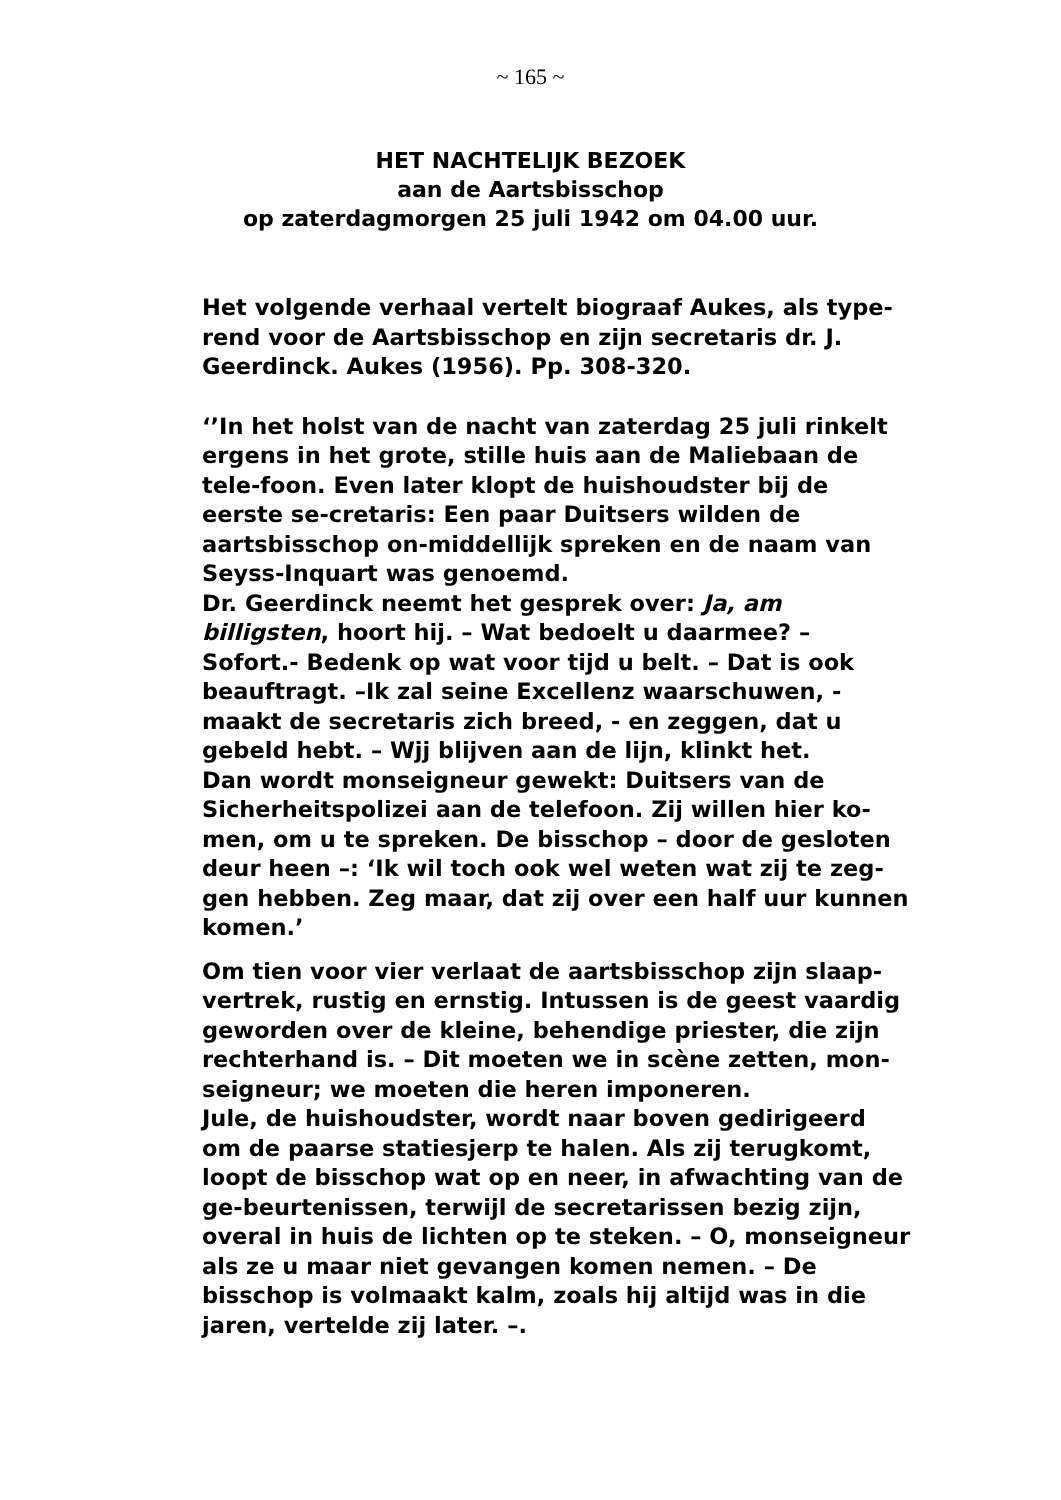~ 165 ~
HET NACHTELIJK BEZOEK
aan de Aartsbisschop
op zaterdagmorgen 25 juli 1942 om 04.00 uur.
Het volgende verhaal vertelt biograaf Aukes, als type-rend voor de Aartsbisschop en zijn secretaris dr. J. Geerdinck. Aukes (1956). Pp. 308-320.
‘’In het holst van de nacht van zaterdag 25 juli rinkelt ergens in het grote, stille huis aan de Maliebaan de tele-foon. Even later klopt de huishoudster bij de eerste se-cretaris: Een paar Duitsers wilden de aartsbisschop on-middellijk spreken en de naam van
Seyss-Inquart was genoemd.
Dr. Geerdinck neemt het gesprek over: Ja, am billigsten, hoort hij. – Wat bedoelt u daarmee? – Sofort.- Bedenk op wat voor tijd u belt. – Dat is ook beauftragt. –Ik zal seine Excellenz waarschuwen, - maakt de secretaris zich breed, - en zeggen, dat u gebeld hebt. – Wjj blijven aan de lijn, klinkt het.
Dan wordt monseigneur gewekt: Duitsers van de Sicherheitspolizei aan de telefoon. Zij willen hier ko-men, om u te spreken. De bisschop – door de gesloten deur heen –: ‘Ik wil toch ook wel weten wat zij te zeg-gen hebben. Zeg maar, dat zij over een half uur kunnen komen.’
Om tien voor vier verlaat de aartsbisschop zijn slaap-vertrek, rustig en ernstig. Intussen is de geest vaardig geworden over de kleine, behendige priester, die zijn rechterhand is. – Dit moeten we in scène zetten, mon-seigneur; we moeten die heren imponeren.
Jule, de huishoudster, wordt naar boven gedirigeerd om de paarse statiesjerp te halen. Als zij terugkomt, loopt de bisschop wat op en neer, in afwachting van de ge-beurtenissen, terwijl de secretarissen bezig zijn, overal in huis de lichten op te steken. – O, monseigneur als ze u maar niet gevangen komen nemen. – De bisschop is volmaakt kalm, zoals hij altijd was in die jaren, vertelde zij later. –.